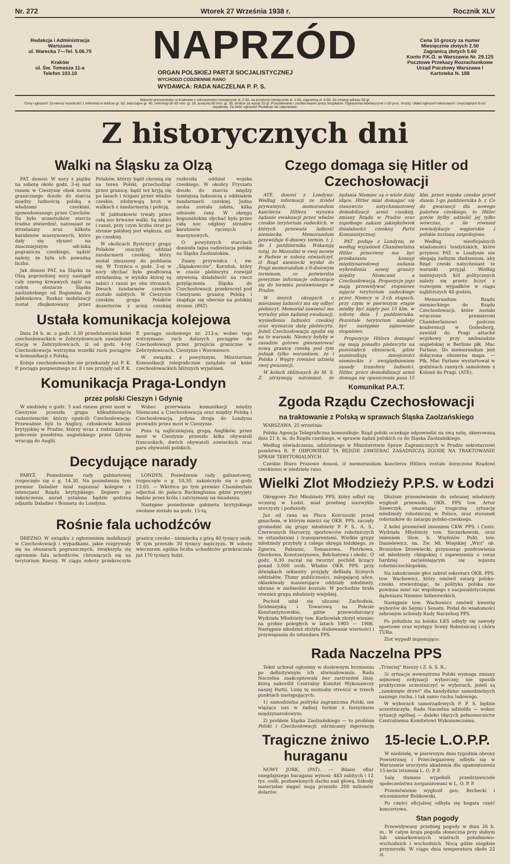Nr. 272 Wtorek 27 Września 1938 r. Rocznik XLV
Redakcja i Administracja
Warszawa
ul. Warecka 7—Tel. 5.06.70
Kraków
ul. Św. Tomasza 11-a
Telefon 103.10
NAPRZÓD
ORGAN POLSKIEJ PARTJI SOCJALISTYCZNEJ
WYCHODZI CODZIENNIE RANO
WYDAWCA: RADA NACZELNA P. P. S.
Cena 10 groszy za numer
Miesięcznie złotych 2.50
Zagranicą złotych 5.60
Konto P.K.O. w Warszawie Nr. 29.125
Pocztowe Przekazy Rozrachunkowe Urząd Pocztowy Warszawa I Kartoteka N. 188
Warunki prenumeraty: w Krakowie z odnoszeniem miesięcznie zł. 2.50, na prowincji miesięcznie zł. 2.50, zagranicą zł. 5.60. Za zmianę adresu 50 gr.
Ceny ogłoszeń: Za wiersz wysokości 1 milimetra w tekście gr. 50, zwyczajne gr. 40, nekrologi do 60 mm. gr. 20, powyżej 60 mm. gr. 30, drobne za wyraz 20 gr. Poszukiwanie i zaofiarowanie pracy bezpłatnie. Ogłoszenia tabelaryczne o 50 proc. drożej. Układ ogłoszeń tekstowych i zwyczajnych 6-cio szpaltowy. Za treść ogłoszeń Redakcja nie odpowiada.
Z historycznych dni
Walki na Śląsku za Olzą
PAT. donosi: W nocy z piątku na sobotę około godz. 3-ej nad ranem w Cieszynie obok mostu granicznego doszło do starcia między ludnością polską a władzami czeskimi, spowodowanego przez Czechów. Ilu było uczestników starcia trudno stwierdzić, natomiast ze strzelaniny oraz kilkotu karabinów maszynowych, które dały się słyszeć na znaczniejszym odcinku pogranicza czeskiego, sądzić należy, że była ich poważna liczba.
Jak donosi PAT, na Śląsku za Olzą poprzedniej nocy nastąpił cały szereg krwawych zajść na całym obszarze Śląska zaolzańskiego od Bogumina do Jabłonkowa. Rozkaz mobilizacji został zbojkotowany przez Polaków, którzy bądź chronią się na teren Polski, przechodząc przez granicę, bądź też kryją się po lasach i ścigani przez władze czeskie, zdobywają broń w walkach z żandarmerią i policją.
W Jabłonkowie trwały przez całą noc krwawe walki. Są zabici i ranni, przy czym liczba strat po stronie polskiej jest większa, niż po czeskiej.
W okolicach Bystrzycy grupy Polaków osaczyły oddział żandarmerii czeskiej, który został zmuszony do poddania się. W Trzyńcu o godz. 2-ej w nocy słychać było gwałtowną strzelaninę, w wyniku której są zabici i ranni po obu stronach. Dwuch żandarmów czeskich zostało zabitych. W Cieszynie czeskim grupa Polaków dezerterów z armii czeskiej rozbroiła oddział wojska czeskiego. W okolicy Fryszatu doszło do starcia między tamtejszą ludnością a oddziałem żandarmerii czeskiej. Jedna osoba została zabita, kilka odniosło rany. W okręgu bogumińskim słychać było przez całą noc odgłosy strzałów karabinów ręcznych i maszynowych.
O powyższych starciach doniosła tajna radiostacja polska na Śląsku Zaolzańskim.
Znany przywódca t. zw. „Ślązakowców", Korzdoń, który w czasie plebiscytu rozwijał ożywioną działalność na rzecz przyłączenia Śląska do Czechosłowacji, przekroczył pod Cieszynem granicę Polską i znajduje się obecnie na polskiej stronie. (PAT)
Ustała komunikacja kolejowa
Dnia 24 b. m. o godz. 3.30 przedstawiciel kolei czechosłowackich w Zebrzydowicach zawiadomił stację w Zebrzydowicach, iż od godz. 4-tej Czechosłowacja wstrzyma wszelki ruch pociągów w komunikacji z Polską.
Koleje czechosłowackie nie przekazały już P. K. P. pociągu pospiesznego nr. 8 i nie przyjęły od P. K. P. pociągu osobowego nr. 212-a, wobec tego wstrzymano ruch dalszych pociągów do Czechosłowacji przez przejścia graniczne w Zebrzydowicach, Cieszynie i Woronience.
W związku z powyższym, Ministerium Komunikacji telegraficznie zażądało od kolei czechosłowackich bliższych wyjaśnień.
Komunikacja Praga-Londyn
przez polski Cieszyn i Gdynię
W niedzielę o godz. 3 nad ranem przez most w Cieszynie przeszła grupa kilkudziesięciu cudzoziemców, którzy opuścili Czechosłowację. Przeważnie byli to Anglicy, członkowie kolonii brytyjskiej w Pradze, którzy wraz z rodzinami na polecenie posełstwa angielskiego przez Gdynię wracają do Anglii.
Wobec przerwania komunikacji między Niemcami a Czechosłowacją oraz między Polską i Czechosłowacją, jedyna droga do Londynu prowadzi przez most w Cieszynie.
Poza tą najliczniejszą grupą Anglików, przez most w Cieszynie przeszło kilku obywateli francuskich, dwóch obywateli sowieckich oraz paru obywateli polskich.
Decydujące narady
PARYŻ. Posiedzenie rady gabinetowej rozpoczęło się o g. 14.30. Na posiedzeniu tym premier Daladier miał zapoznać kolegów z intencjami Rządu brytyjskiego. Dopiero po zakończeniu narad ustalona będzie godzina odjazdu Daladier i Bonneta do Londynu.
LONDYN. Posiedzenie rady gabinetowej, rozpoczęte o g. 10,30, zakończyło się o godz 13,05. — Wkrótce po tym premier Chamberlain odjechał do pałacu Buckinghama gdzie przyjęty będzie przez króla i zatrzymany na śniadaniu.
Następne posiedzenie gabinetu brytyjskiego zwołane zostało na godz. 15-tą.
Rośnie fala uchodźców
DREZNO. W związku z ogłoszeniem mobilizacji w Czechosłowacji i wypadkami, jakie rozgrywały się na obszarach pogranicznych, zwiększyła się ogromnie fala uchodźców, chroniących się na terytorium Rzeszy. W ciągu soboty przekroczyło granicę czesko - niemiecką z górą 40 tysięcy osób. W tym przeszło 30 tysięcy mężczyzn. W sobotę wieczorem ogólna liczba uchodźców przekraczała już 170 tysięcy ludzi.
Czego domaga się Hitler od Czechosłowacji
ATE. donosi z Londynu: Według informacji ze źródeł prywatnych, memorandum kanclerza Hitlera wysuwa żądanie ewakuacji przez władze czeskie terytorium sudeckich, w których przeważa ludność niemiecka. Memorandum przewiduje 6-dniowy termin, t. j. do 1 października. Wskazują tutaj, że Mussolini w swej mowie w Padwie w sobotę oświadczył, iż Rząd niemiecki wysłał do Pragi memorandum z 6-dniowym terminem, co potwierdza powyższe informacje odnoszące się do terminu postawionego w Pradze.
W innych okręgach o mieszanej ludności ma się odbyć plebiscyt. Memoriał zawierać ma wyraźny plan żądanej ewakuacji, wysiedlenia ludności czeskiej oraz wyznacza datę plebiscytu. Jeżeli Czechosłowacja zgodzi się na te warunki, Niemcy byłyby w zasadzie gotowe gwarantować nową granicę czeską pod tym jednak tylko warunkiem, że i Polska i Węgry również udzielą swej gwarancji.
W kołach zbliżonych do M. S. Z. utrzymują natomiast, że żądania Niemiec są o wiele dalej idące. Hitler miał domagać się stanowczo natychmiastowej demobilizacji armii czeskiej, zmiany Rządu w Pradze oraz zupełnego zakazu jakiejkolwiek działalności czeskiej Partii Komunistycznej.
PAT. podaje z Londynu, że według wyjaśnień Chamberlaina Hitler przeciwny ma być przekazaniu komisji międzynarodowej zadania wykreślenia nowej granicy między Niemcami a Czechosłowacją. Propozycje jego mają przewidywać stopniowe zajęcie terytorium sudeckiego przez Niemcy w 2-ch etapach, przy czym w pierwszym etapie miałby być zajęty pas 15 klm. w sobotę dnia 1 października. Pozostałe terytorium miałoby być następnie zajmowane stopniowo.
Propozycje Hitlera domagać się mają ponadto plebiscytu na pozostałych obszarach, gdzie zamieszkują mniejszości niemieckie z uwzględnieniem zasady transferu ludności. Hitler, prócz demobilizacji armii domaga się opuszczenia pasa 15 klm. przez wojska czeskie przed dniem 1-go października b. r. Co do gwarancji dla nowego państwa czeskiego, to Hitler gotów byłby udzielić jej tylko wówczas, o ile również rewindykacje węgierskie i polskie zostaną zaspokojone.
Według nieoficjalnych wiadomości londyńskich, które przynosi PAT, w Londynie nie ulegają żadnym złudzeniom, aby Rząd czeski natychmiast te warunki przyjął. Według tamtejszych kół politycznych należy się przeto liczyć z rozwojem wypadków w ciągu najbliższych 48 godzin.
Memorandum Rządu niemieckiego do Rządu Czechosłowacji, które zostało wręczone premierowi Chamberlainowi podczas konferencji w Godesberg, zawiózł do Pragi attaché wojskowy przy ambasadzie angielskiej w Berlinie płk. Mac Farlane. Do memorandum jest dołączona obszerna mapa. — Płk. Mac Farlane wystartował w godzinach rannych samolotem z Kolonii do Pragi. (ATE).
Komunikat P.A.T.
Zgoda Rządu Czechosłowacji
na traktowanie z Polską w sprawach Śląska Zaolzańskiego
WARSZAWA, 25 września:
Polska Agencja Telegraficzna komunikuje: Rząd polski oczekuje odpowiedzi na swą notę, skierowaną dnia 21 b. m. do Rządu czeskiego, w sprawie żądań polskich co do Śląska Zaolzańskiego.
Według oświadczenia, udzielonego w Ministerstwie Spraw Zagranicznych w Pradze sekretarzowi poselstwa R. P. ODPOWIEDŹ TA BĘDZIE ZAWIERAC ZASADNICZĄ ZGODĘ NA TRAKTOWANIE SPRAW TERYTORIALNYCH.
Czeskie Biuro Prasowe donosi, iż memorandum kanclerza Hitlera zostało doręczone Rządowi czeskiemu w niedzielę rano.
Wielki Zlot Młodzieży P.P.S. w Łodzi
Okręgowy Zlot Młodzieży PPS, który odbył się wczoraj w Łodzi, miał przebieg niezwykle uroczysty i podniosły.
Już od rana na Placu Kościuszki przed gmachem, w którym mieści się OKR. PPS. zaczęły gromadzić się grupy młodzieży P. P. S., A. S., Czerwonych Harcerzy, sportowców robotniczych ze sztandarami i transparentami. Wielkie grupy młodzieży przybyły z całego okręgu łódzkiego, ze Zgierza, Pabianic, Tomaszowa, Piotrkowa, Ozorkowa, Konstantynowa, Bełchatowa i okolic. O godz. 9,30 zaczął się tworzyć pochód liczący ponad 3.000 osób. Władze OKR. PPS. przy dźwiękach orkiestry przyjęły defiladę licznych oddziałów. Tłumy publiczności, zalegającej ulice, oklaskiwały maszerujące oddziały młodzieży, ubrane w niebieskie koszule. W pochodzie brała również grupa młodzieży wiejskiej.
Pochód udał się ulicami: Zachodnia, Śródmiejską i Towarową na Polesie Konstantynowskie, gdzie przewodniczący Wydziału Młodzieży tow. Karbowiak złożył wieniec na grobie poległych w latach 1905 — 1906. Następnie młodzież złożyła ślubowanie wierności i przywiązania do sztandaru PPS.
Dłuższe przemówienie do zebranej młodzieży wygłosił przewodn. OKR. PPS tow. Artur Szewczyk, omawiając tragiczną sytuację młodzieży robotniczej w Polsce, oraz stosunek robotników do zatargu polsko-czeskiego.
Z kolei przemówił imieniem CKW. PPS. i Centr. Wydziału Młodzieży tow. Szczerkowski, oraz imieniem Słow. b. Więźniów Polit. tow. Danielewicz, im. Zw. Ml. Wiejskiej „Wici" ob. Bronisław Drzewiecki, przynosząc pozdrowienia od młodzieży chłopskiej i zapewnienia o coraz bardziej zacieśniającym się sojuszu robotniczochłopskim.
Na zakończenie głos zabrał sekretarz OKR. PPS. tow. Wachowicz, który omówił zatarg polsko-czeski, stwierdzając, że polityka polska nie powinna mieć nic wspólnego z nacjonalistycznymi dążeniami Niemiec hitlerowskich.
Następnie tow. Wachowicz omówił kwestię wyborów do Sejmu i Senatu. Podał do wiadomości zebranym uchwały Rady Naczelnej PPS.
Po południu na boisku ŁKS odbyły się zawody sportowe oraz występy Sceny Robotniczej i chóru TURa.
Zlot wypadł imponująco.
Rada Naczelna PPS
Tekst uchwał ogłosimy w dosłownym brzmieniu po definitywnym ich sformułowaniu. Rada Naczelna zaakceptowała bez zastrzeżeń linię, którą nakreślił Centralny Komitet Wykonawczy naszej Partii. Linię tę możnaby streścić w trzech punktach następujących:
1) samodzielna polityka zagraniczna Polski, nie wiążąca nas w żadnej formie z faszyzmem międzynarodowym;
2) problem Śląska Zaolzańskiego — to problem Polski i Czechosłowacji; odrzucamy ingerencję „Trzeciej" Rzeszy i Z. S. S. R.;
3) sytuacja wewnętrzna Polski wymaga zmiany sejmowej ordynacji wyborczej; nie sposób praktycznie uczestniczyć w wyborach, jeżeli są „zamknięte drzwi" dla kandydatur samodzielnych naszego ruchu, i tak samo ruchu ludowego.
W wyborach samorządowych P. P. S. będzie uczestniczyła. Rada Naczelna udzieliła — wobec sytuacji ogólnej — daleko idących pełnomocnictw Centralnemu Komitetowi Wykonawczemu.
Tragiczne żniwo huraganu
NOWY JORK, (PAT). — Bilans ofiar onegdajszego huraganu wynosi: 483 zabitych i 12 tys. osób, pozbawionych dachu nad głową. Szkody materialne sięgać mają przeszło 200 milionów dolarów.
15-lecie L.O.P.P.
W niedzielę, w pierwszym dniu tygodnia obrony Powietrznej i Przeciwgazowej odbyła się w Warszawie uroczysta akademia dla upamiętnienia 15-lecia istnienia L. O. P. P.
Salę tłumnie wypełnili przedstawiciele społeczeństwa zorganizowani w L. O. P. P.
Przemówienie wygłosił gen. Berbecki i wiceminister Bobkowski.
Po części oficjalnej odbyła się bogata część koncertowa.
Stan pogody
Przewidywany przebieg pogody w dniu 26 b. m.: W całym kraju pogoda słoneczna przy słabym lub umiarkowanych wiatrach południowo-wschodnich i wschodnich. Nocą gdzie niegdzie przymrozki. W ciągu dnia temperatura około 22 st.